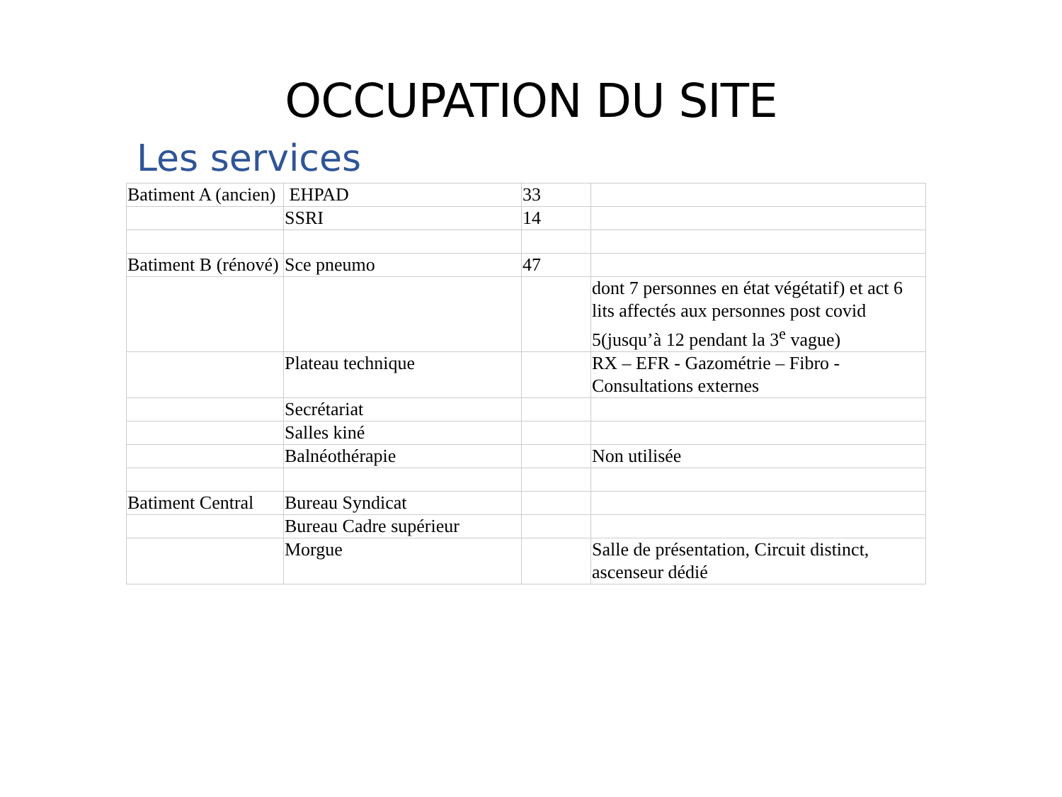OCCUPATION DU SITE
Les services
| Batiment A (ancien) | EHPAD | 33 | |
| | SSRI | 14 | |
| Batiment B (rénové) | Sce pneumo | 47 | |
| | | | dont 7 personnes en état végétatif) et act 6 lits affectés aux personnes post covid 5(jusqu’à 12 pendant la 3<sup>e</sup> vague) |
| | Plateau technique | | RX – EFR - Gazométrie – Fibro - Consultations externes |
| | Secrétariat | | |
| | Salles kiné | | |
| | Balnéothérapie | | Non utilisée |
| Batiment Central | Bureau Syndicat | | |
| | Bureau Cadre supérieur | | |
| | Morgue | | Salle de présentation, Circuit distinct, ascenseur dédié |